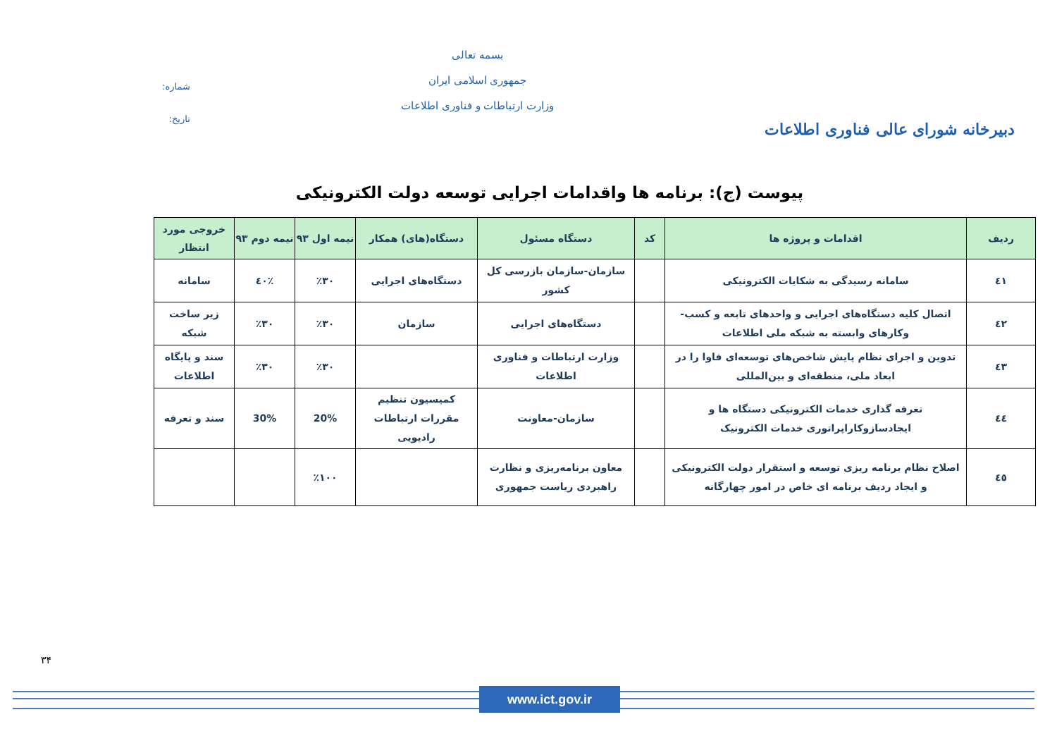دبیرخانه شورای عالی فناوری اطلاعات
بسمه تعالی
جمهوری اسلامی ایران
وزارت ارتباطات و فناوری اطلاعات
شماره:
تاریخ:
پیوست (ج): برنامه ها واقدامات اجرایی توسعه دولت الکترونیکی
| ردیف | اقدامات و پروژه ها | کد | دستگاه مسئول | دستگاه(های) همکار | نیمه اول ۹۳ | نیمه دوم ۹۳ | خروجی مورد انتظار |
| --- | --- | --- | --- | --- | --- | --- | --- |
| ٤١ | سامانه رسیدگی به شکایات الکترونیکی | | سازمان-سازمان بازرسی کل کشور | دستگاه‌های اجرایی | ٪۳۰ | ٪٤۰ | سامانه |
| ٤٢ | اتصال کلیه دستگاه‌های اجرایی و واحدهای تابعه و کسب-وکارهای وابسته به شبکه ملی اطلاعات | | دستگاه‌های اجرایی | سازمان | ٪۳۰ | ٪۳۰ | زیر ساخت شبکه |
| ٤۳ | تدوین و اجرای نظام پایش شاخص‌های توسعه‌ای فاوا را در ابعاد ملی، منطقه‌ای و بین‌المللی | | وزارت ارتباطات و فناوری اطلاعات | | ٪۳۰ | ٪۳۰ | سند و پایگاه اطلاعات |
| ٤٤ | تعرفه گذاری خدمات الکترونیکی دستگاه ها و ایجادسازوکاراپراتوری خدمات الکترونیک | | سازمان-معاونت | کمیسیون تنظیم مقررات ارتباطات رادیویی | 20% | 30% | سند و تعرفه |
| ٤٥ | اصلاح نظام برنامه ریزی توسعه و استقرار دولت الکترونیکی و ایجاد ردیف برنامه ای خاص در امور چهارگانه | | معاون برنامه‌ریزی و نظارت راهبردی ریاست جمهوری | | ٪۱۰۰ | | |
۳۴
www.ict.gov.ir